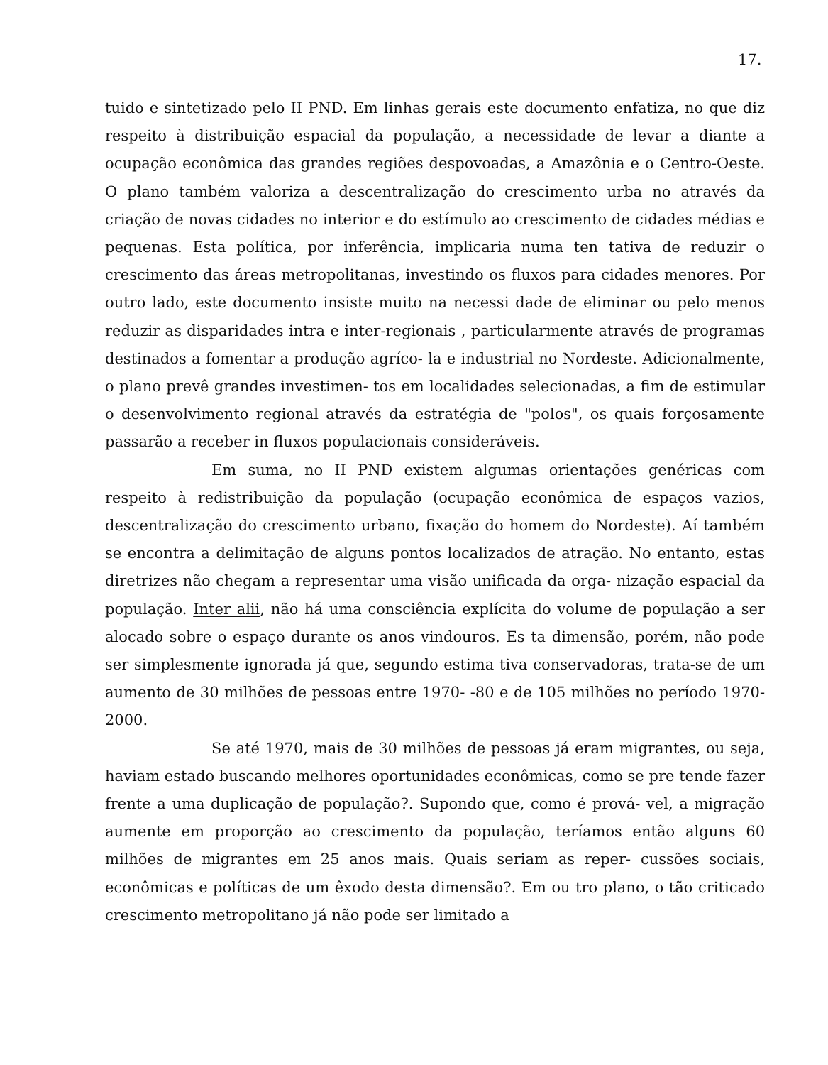17.
tuido e sintetizado pelo II PND. Em linhas gerais este documento enfatiza, no que diz respeito à distribuição espacial da população, a necessidade de levar a diante a ocupação econômica das grandes regiões despovoadas, a Amazônia e o Centro-Oeste. O plano também valoriza a descentralização do crescimento urba no através da criação de novas cidades no interior e do estímulo ao crescimento de cidades médias e pequenas. Esta política, por inferência, implicaria numa ten tativa de reduzir o crescimento das áreas metropolitanas, investindo os fluxos para cidades menores. Por outro lado, este documento insiste muito na necessi dade de eliminar ou pelo menos reduzir as disparidades intra e inter-regionais , particularmente através de programas destinados a fomentar a produção agríco- la e industrial no Nordeste. Adicionalmente, o plano prevê grandes investimen- tos em localidades selecionadas, a fim de estimular o desenvolvimento regional através da estratégia de "polos", os quais forçosamente passarão a receber in fluxos populacionais consideráveis.
Em suma, no II PND existem algumas orientações genéricas com respeito à redistribuição da população (ocupação econômica de espaços vazios, descentralização do crescimento urbano, fixação do homem do Nordeste). Aí também se encontra a delimitação de alguns pontos localizados de atração. No entanto, estas diretrizes não chegam a representar uma visão unificada da orga- nização espacial da população. Inter alii, não há uma consciência explícita do volume de população a ser alocado sobre o espaço durante os anos vindouros. Es ta dimensão, porém, não pode ser simplesmente ignorada já que, segundo estima tiva conservadoras, trata-se de um aumento de 30 milhões de pessoas entre 1970- -80 e de 105 milhões no período 1970-2000.
Se até 1970, mais de 30 milhões de pessoas já eram migrantes, ou seja, haviam estado buscando melhores oportunidades econômicas, como se pre tende fazer frente a uma duplicação de população?. Supondo que, como é prová- vel, a migração aumente em proporção ao crescimento da população, teríamos então alguns 60 milhões de migrantes em 25 anos mais. Quais seriam as reper- cussões sociais, econômicas e políticas de um êxodo desta dimensão?. Em ou tro plano, o tão criticado crescimento metropolitano já não pode ser limitado a